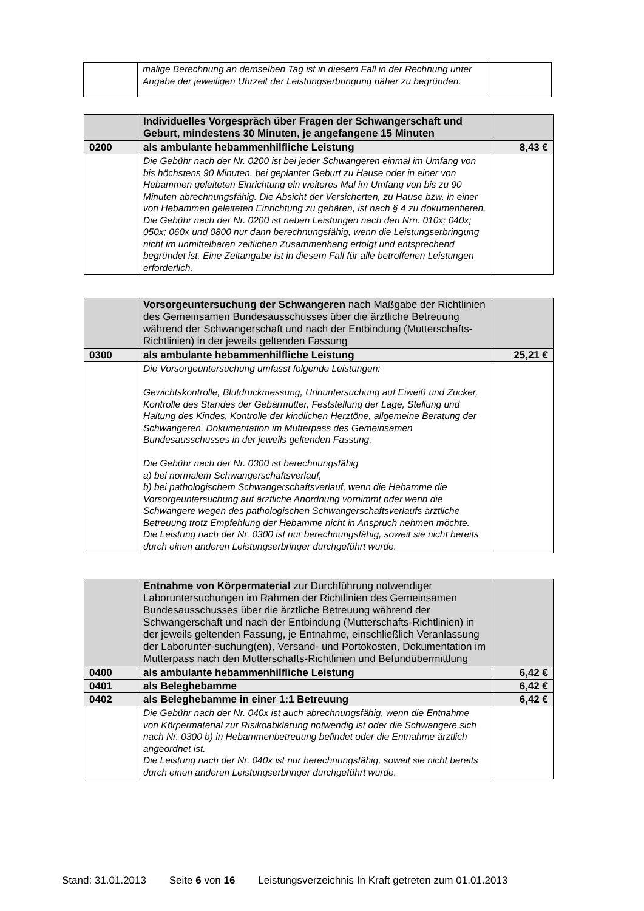| | malige Berechnung an demselben Tag ist in diesem Fall in der Rechnung unter Angabe der jeweiligen Uhrzeit der Leistungserbringung näher zu begründen. | |
| | Individuelles Vorgespräch über Fragen der Schwangerschaft und Geburt, mindestens 30 Minuten, je angefangene 15 Minuten | |
| 0200 | als ambulante hebammenhilfliche Leistung | 8,43 € |
| | Die Gebühr nach der Nr. 0200 ist bei jeder Schwangeren einmal im Umfang von bis höchstens 90 Minuten, bei geplanter Geburt zu Hause oder in einer von Hebammen geleiteten Einrichtung ein weiteres Mal im Umfang von bis zu 90 Minuten abrechnungsfähig. Die Absicht der Versicherten, zu Hause bzw. in einer von Hebammen geleiteten Einrichtung zu gebären, ist nach § 4 zu dokumentieren. Die Gebühr nach der Nr. 0200 ist neben Leistungen nach den Nrn. 010x; 040x; 050x; 060x und 0800 nur dann berechnungsfähig, wenn die Leistungserbringung nicht im unmittelbaren zeitlichen Zusammenhang erfolgt und entsprechend begründet ist. Eine Zeitangabe ist in diesem Fall für alle betroffenen Leistungen erforderlich. | |
| | Vorsorgeuntersuchung der Schwangeren nach Maßgabe der Richtlinien des Gemeinsamen Bundesausschusses über die ärztliche Betreuung während der Schwangerschaft und nach der Entbindung (Mutterschafts-Richtlinien) in der jeweils geltenden Fassung | |
| 0300 | als ambulante hebammenhilfliche Leistung | 25,21 € |
| | Die Vorsorgeuntersuchung umfasst folgende Leistungen: Gewichtskontrolle, Blutdruckmessung, Urinuntersuchung auf Eiweiß und Zucker, Kontrolle des Standes der Gebärmutter, Feststellung der Lage, Stellung und Haltung des Kindes, Kontrolle der kindlichen Herztöne, allgemeine Beratung der Schwangeren, Dokumentation im Mutterpass des Gemeinsamen Bundesausschusses in der jeweils geltenden Fassung. Die Gebühr nach der Nr. 0300 ist berechnungsfähig a) bei normalem Schwangerschaftsverlauf, b) bei pathologischem Schwangerschaftsverlauf, wenn die Hebamme die Vorsorgeuntersuchung auf ärztliche Anordnung vornimmt oder wenn die Schwangere wegen des pathologischen Schwangerschaftsverlaufs ärztliche Betreuung trotz Empfehlung der Hebamme nicht in Anspruch nehmen möchte. Die Leistung nach der Nr. 0300 ist nur berechnungsfähig, soweit sie nicht bereits durch einen anderen Leistungserbringer durchgeführt wurde. | |
| | Entnahme von Körpermaterial zur Durchführung notwendiger Laboruntersuchungen im Rahmen der Richtlinien des Gemeinsamen Bundesausschusses über die ärztliche Betreuung während der Schwangerschaft und nach der Entbindung (Mutterschafts-Richtlinien) in der jeweils geltenden Fassung, je Entnahme, einschließlich Veranlassung der Laborunter-suchung(en), Versand- und Portokosten, Dokumentation im Mutterpass nach den Mutterschafts-Richtlinien und Befundübermittlung | |
| 0400 | als ambulante hebammenhilfliche Leistung | 6,42 € |
| 0401 | als Beleghebamme | 6,42 € |
| 0402 | als Beleghebamme in einer 1:1 Betreuung | 6,42 € |
| | Die Gebühr nach der Nr. 040x ist auch abrechnungsfähig, wenn die Entnahme von Körpermaterial zur Risikoabklärung notwendig ist oder die Schwangere sich nach Nr. 0300 b) in Hebammenbetreuung befindet oder die Entnahme ärztlich angeordnet ist. Die Leistung nach der Nr. 040x ist nur berechnungsfähig, soweit sie nicht bereits durch einen anderen Leistungserbringer durchgeführt wurde. | |
Stand: 31.01.2013 Seite 6 von 16 Leistungsverzeichnis In Kraft getreten zum 01.01.2013